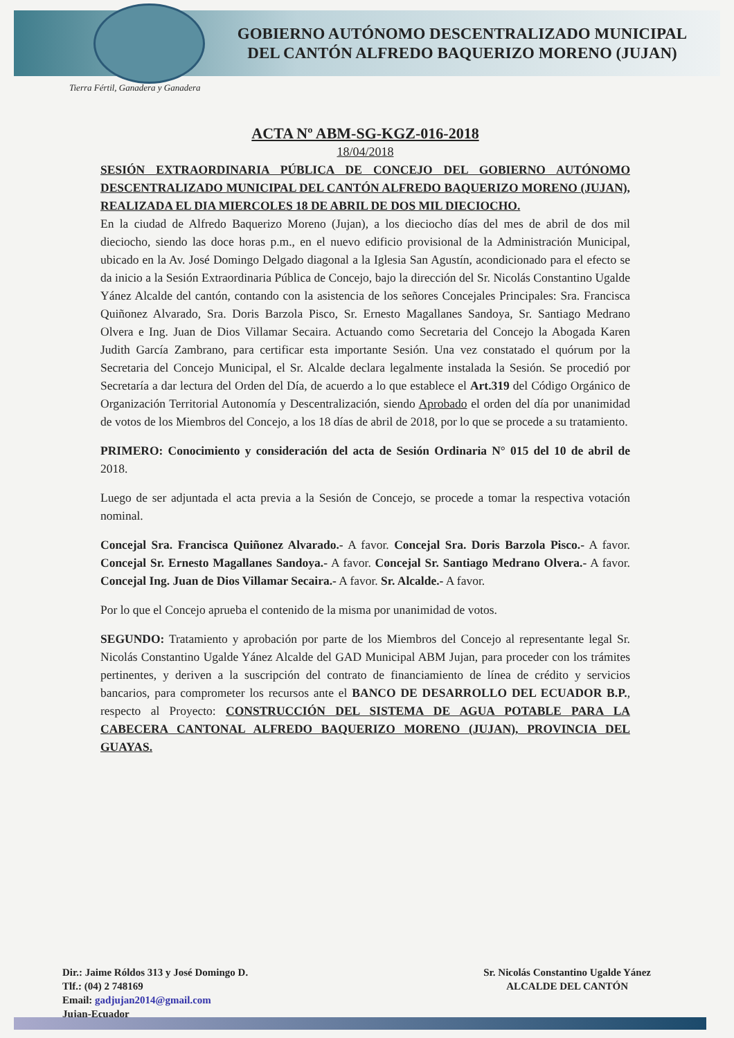GOBIERNO AUTÓNOMO DESCENTRALIZADO MUNICIPAL
DEL CANTÓN ALFREDO BAQUERIZO MORENO (JUJAN)
Tierra Fértil, Ganadera y Ganadera
ACTA Nº ABM-SG-KGZ-016-2018
18/04/2018
SESIÓN EXTRAORDINARIA PÚBLICA DE CONCEJO DEL GOBIERNO AUTÓNOMO DESCENTRALIZADO MUNICIPAL DEL CANTÓN ALFREDO BAQUERIZO MORENO (JUJAN), REALIZADA EL DIA MIERCOLES 18 DE ABRIL DE DOS MIL DIECIOCHO.
En la ciudad de Alfredo Baquerizo Moreno (Jujan), a los dieciocho días del mes de abril de dos mil dieciocho, siendo las doce horas p.m., en el nuevo edificio provisional de la Administración Municipal, ubicado en la Av. José Domingo Delgado diagonal a la Iglesia San Agustín, acondicionado para el efecto se da inicio a la Sesión Extraordinaria Pública de Concejo, bajo la dirección del Sr. Nicolás Constantino Ugalde Yánez Alcalde del cantón, contando con la asistencia de los señores Concejales Principales: Sra. Francisca Quiñonez Alvarado, Sra. Doris Barzola Pisco, Sr. Ernesto Magallanes Sandoya, Sr. Santiago Medrano Olvera e Ing. Juan de Dios Villamar Secaira. Actuando como Secretaria del Concejo la Abogada Karen Judith García Zambrano, para certificar esta importante Sesión. Una vez constatado el quórum por la Secretaria del Concejo Municipal, el Sr. Alcalde declara legalmente instalada la Sesión. Se procedió por Secretaría a dar lectura del Orden del Día, de acuerdo a lo que establece el Art.319 del Código Orgánico de Organización Territorial Autonomía y Descentralización, siendo Aprobado el orden del día por unanimidad de votos de los Miembros del Concejo, a los 18 días de abril de 2018, por lo que se procede a su tratamiento.
PRIMERO: Conocimiento y consideración del acta de Sesión Ordinaria N° 015 del 10 de abril de 2018.
Luego de ser adjuntada el acta previa a la Sesión de Concejo, se procede a tomar la respectiva votación nominal.
Concejal Sra. Francisca Quiñonez Alvarado.- A favor. Concejal Sra. Doris Barzola Pisco.- A favor. Concejal Sr. Ernesto Magallanes Sandoya.- A favor. Concejal Sr. Santiago Medrano Olvera.- A favor. Concejal Ing. Juan de Dios Villamar Secaira.- A favor. Sr. Alcalde.- A favor.
Por lo que el Concejo aprueba el contenido de la misma por unanimidad de votos.
SEGUNDO: Tratamiento y aprobación por parte de los Miembros del Concejo al representante legal Sr. Nicolás Constantino Ugalde Yánez Alcalde del GAD Municipal ABM Jujan, para proceder con los trámites pertinentes, y deriven a la suscripción del contrato de financiamiento de línea de crédito y servicios bancarios, para comprometer los recursos ante el BANCO DE DESARROLLO DEL ECUADOR B.P., respecto al Proyecto: CONSTRUCCIÓN DEL SISTEMA DE AGUA POTABLE PARA LA CABECERA CANTONAL ALFREDO BAQUERIZO MORENO (JUJAN), PROVINCIA DEL GUAYAS.
Dir.: Jaime Róldos 313 y José Domingo D.
Tlf.: (04) 2 748169
Email: gadjujan2014@gmail.com
Jujan-Ecuador
Sr. Nicolás Constantino Ugalde Yánez
ALCALDE DEL CANTÓN